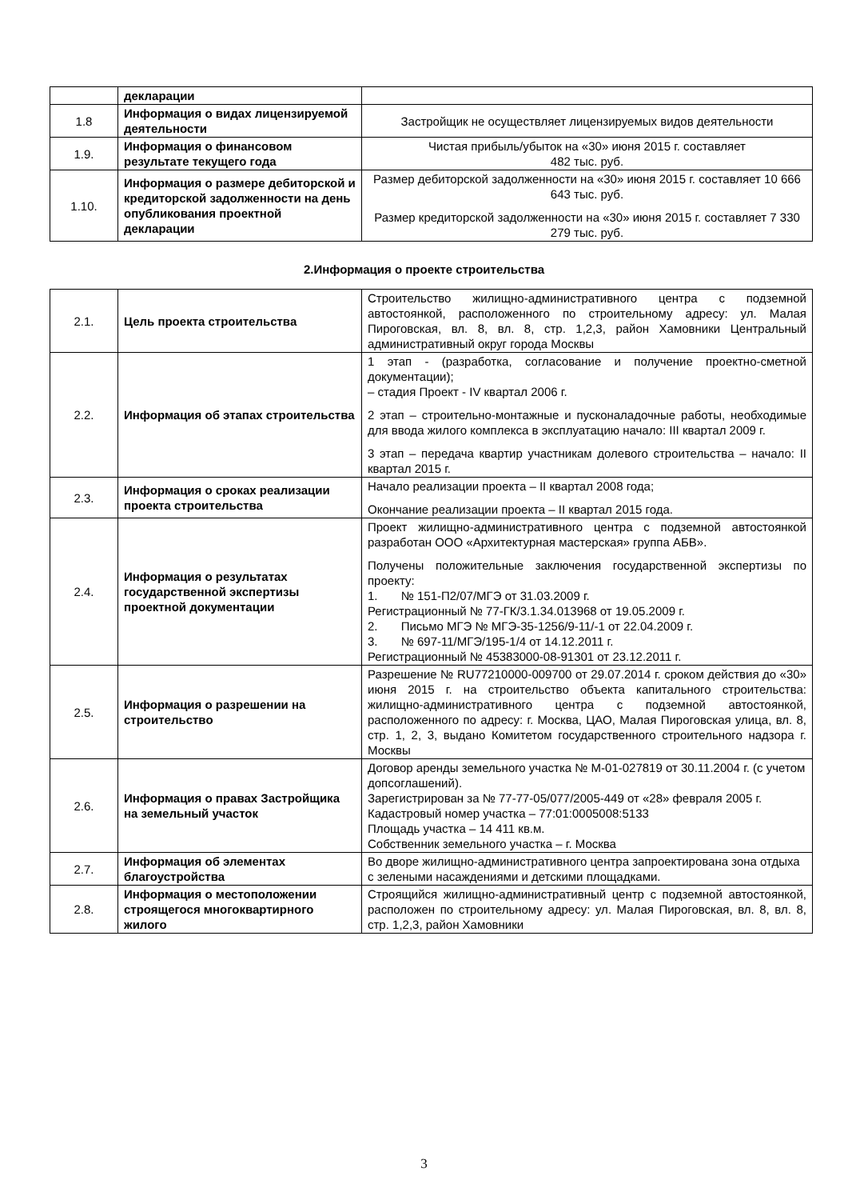| | декларации | |
| 1.8 | Информация о видах лицензируемой деятельности | Застройщик не осуществляет лицензируемых видов деятельности |
| 1.9. | Информация о финансовом результате текущего года | Чистая прибыль/убыток на «30» июня 2015 г. составляет 482 тыс. руб. |
| 1.10. | Информация о размере дебиторской и кредиторской задолженности на день опубликования проектной декларации | Размер дебиторской задолженности на «30» июня 2015 г. составляет 10 666 643 тыс. руб. Размер кредиторской задолженности на «30» июня 2015 г. составляет 7 330 279 тыс. руб. |
2.Информация о проекте строительства
| 2.1. | Цель проекта строительства | Строительство жилищно-административного центра с подземной автостоянкой, расположенного по строительному адресу: ул. Малая Пироговская, вл. 8, вл. 8, стр. 1,2,3, район Хамовники Центральный административный округ города Москвы |
| 2.2. | Информация об этапах строительства | 1 этап - (разработка, согласование и получение проектно-сметной документации); – стадия Проект - IV квартал 2006 г. 2 этап – строительно-монтажные и пусконаладочные работы, необходимые для ввода жилого комплекса в эксплуатацию начало: III квартал 2009 г. 3 этап – передача квартир участникам долевого строительства – начало: II квартал 2015 г. |
| 2.3. | Информация о сроках реализации проекта строительства | Начало реализации проекта – II квартал 2008 года; Окончание реализации проекта – II квартал 2015 года. |
| 2.4. | Информация о результатах государственной экспертизы проектной документации | Проект жилищно-административного центра с подземной автостоянкой разработан ООО «Архитектурная мастерская» группа АБВ». Получены положительные заключения государственной экспертизы по проекту: 1. № 151-П2/07/МГЭ от 31.03.2009 г. Регистрационный № 77-ГК/3.1.34.013968 от 19.05.2009 г. 2. Письмо МГЭ № МГЭ-35-1256/9-11/-1 от 22.04.2009 г. 3. № 697-11/МГЭ/195-1/4 от 14.12.2011 г. Регистрационный № 45383000-08-91301 от 23.12.2011 г. |
| 2.5. | Информация о разрешении на строительство | Разрешение № RU77210000-009700 от 29.07.2014 г. сроком действия до «30» июня 2015 г. на строительство объекта капитального строительства: жилищно-административного центра с подземной автостоянкой, расположенного по адресу: г. Москва, ЦАО, Малая Пироговская улица, вл. 8, стр. 1, 2, 3, выдано Комитетом государственного строительного надзора г. Москвы |
| 2.6. | Информация о правах Застройщика на земельный участок | Договор аренды земельного участка № М-01-027819 от 30.11.2004 г. (с учетом допсоглашений). Зарегистрирован за № 77-77-05/077/2005-449 от «28» февраля 2005 г. Кадастровый номер участка – 77:01:0005008:5133 Площадь участка – 14 411 кв.м. Собственник земельного участка – г. Москва |
| 2.7. | Информация об элементах благоустройства | Во дворе жилищно-административного центра запроектирована зона отдыха с зелеными насаждениями и детскими площадками. |
| 2.8. | Информация о местоположении строящегося многоквартирного жилого | Строящийся жилищно-административный центр с подземной автостоянкой, расположен по строительному адресу: ул. Малая Пироговская, вл. 8, вл. 8, стр. 1,2,3, район Хамовники |
3